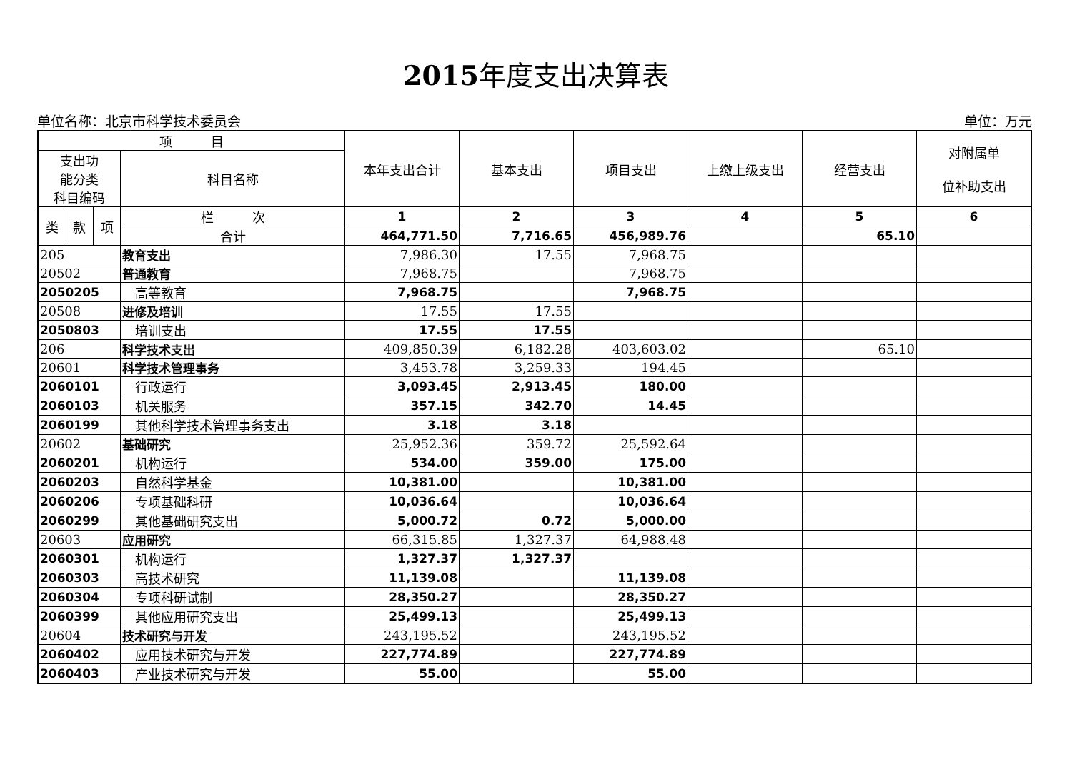2015年度支出决算表
单位名称：北京市科学技术委员会 单位：万元
| 项 目 | | | | 本年支出合计 | 基本支出 | 项目支出 | 上缴上级支出 | 经营支出 | 对附属单 位补助支出 |
| --- | --- | --- | --- | --- | --- | --- | --- | --- | --- |
| 支出功 能分类 科目编码 | | | 科目名称 | | | | | | |
| 类 | 款 | 项 | 栏 次 | 1 | 2 | 3 | 4 | 5 | 6 |
| | | | 合计 | 464,771.50 | 7,716.65 | 456,989.76 | | 65.10 | |
| 205 | | | 教育支出 | 7,986.30 | 17.55 | 7,968.75 | | | |
| 20502 | | | 普通教育 | 7,968.75 | | 7,968.75 | | | |
| 2050205 | | | 高等教育 | 7,968.75 | | 7,968.75 | | | |
| 20508 | | | 进修及培训 | 17.55 | 17.55 | | | | |
| 2050803 | | | 培训支出 | 17.55 | 17.55 | | | | |
| 206 | | | 科学技术支出 | 409,850.39 | 6,182.28 | 403,603.02 | | 65.10 | |
| 20601 | | | 科学技术管理事务 | 3,453.78 | 3,259.33 | 194.45 | | | |
| 2060101 | | | 行政运行 | 3,093.45 | 2,913.45 | 180.00 | | | |
| 2060103 | | | 机关服务 | 357.15 | 342.70 | 14.45 | | | |
| 2060199 | | | 其他科学技术管理事务支出 | 3.18 | 3.18 | | | | |
| 20602 | | | 基础研究 | 25,952.36 | 359.72 | 25,592.64 | | | |
| 2060201 | | | 机构运行 | 534.00 | 359.00 | 175.00 | | | |
| 2060203 | | | 自然科学基金 | 10,381.00 | | 10,381.00 | | | |
| 2060206 | | | 专项基础科研 | 10,036.64 | | 10,036.64 | | | |
| 2060299 | | | 其他基础研究支出 | 5,000.72 | 0.72 | 5,000.00 | | | |
| 20603 | | | 应用研究 | 66,315.85 | 1,327.37 | 64,988.48 | | | |
| 2060301 | | | 机构运行 | 1,327.37 | 1,327.37 | | | | |
| 2060303 | | | 高技术研究 | 11,139.08 | | 11,139.08 | | | |
| 2060304 | | | 专项科研试制 | 28,350.27 | | 28,350.27 | | | |
| 2060399 | | | 其他应用研究支出 | 25,499.13 | | 25,499.13 | | | |
| 20604 | | | 技术研究与开发 | 243,195.52 | | 243,195.52 | | | |
| 2060402 | | | 应用技术研究与开发 | 227,774.89 | | 227,774.89 | | | |
| 2060403 | | | 产业技术研究与开发 | 55.00 | | 55.00 | | | |